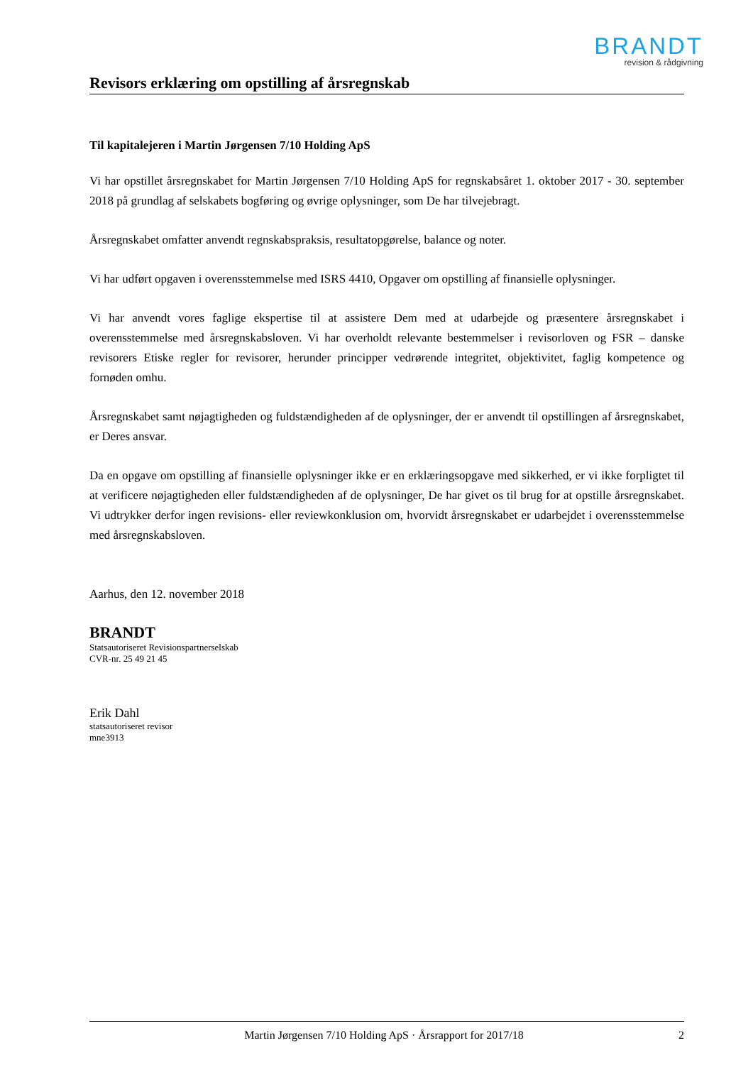BRANDT
revision & rådgivning
Revisors erklæring om opstilling af årsregnskab
Til kapitalejeren i Martin Jørgensen 7/10 Holding ApS
Vi har opstillet årsregnskabet for Martin Jørgensen 7/10 Holding ApS for regnskabsåret 1. oktober 2017 - 30. september 2018 på grundlag af selskabets bogføring og øvrige oplysninger, som De har tilvejebragt.
Årsregnskabet omfatter anvendt regnskabspraksis, resultatopgørelse, balance og noter.
Vi har udført opgaven i overensstemmelse med ISRS 4410, Opgaver om opstilling af finansielle oplysninger.
Vi har anvendt vores faglige ekspertise til at assistere Dem med at udarbejde og præsentere årsregnskabet i overensstemmelse med årsregnskabsloven. Vi har overholdt relevante bestemmelser i revisorloven og FSR – danske revisorers Etiske regler for revisorer, herunder principper vedrørende integritet, objektivitet, faglig kompetence og fornøden omhu.
Årsregnskabet samt nøjagtigheden og fuldstændigheden af de oplysninger, der er anvendt til opstillingen af årsregnskabet, er Deres ansvar.
Da en opgave om opstilling af finansielle oplysninger ikke er en erklæringsopgave med sikkerhed, er vi ikke forpligtet til at verificere nøjagtigheden eller fuldstændigheden af de oplysninger, De har givet os til brug for at opstille årsregnskabet. Vi udtrykker derfor ingen revisions- eller reviewkonklusion om, hvorvidt årsregnskabet er udarbejdet i overensstemmelse med årsregnskabsloven.
Aarhus, den 12. november 2018
BRANDT
Statsautoriseret Revisionspartnerselskab
CVR-nr. 25 49 21 45
Erik Dahl
statsautoriseret revisor
mne3913
Martin Jørgensen 7/10 Holding ApS · Årsrapport for 2017/18 2